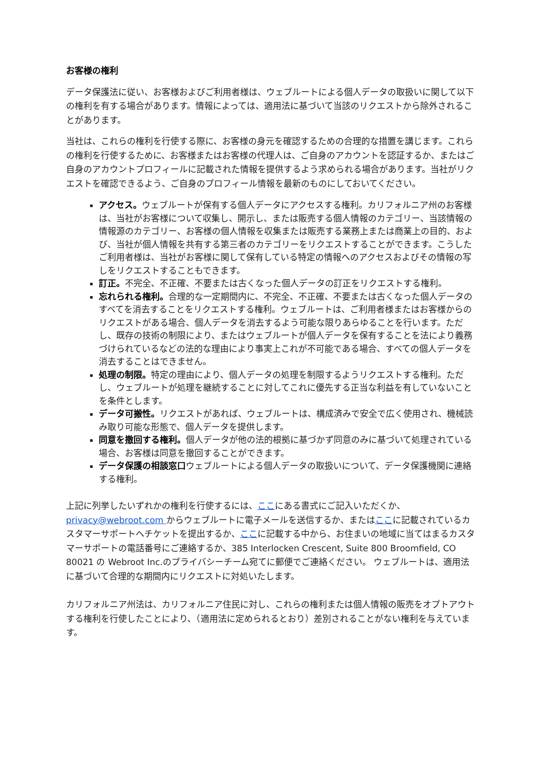お客様の権利
データ保護法に従い、お客様およびご利用者様は、ウェブルートによる個人データの取扱いに関して以下の権利を有する場合があります。情報によっては、適用法に基づいて当該のリクエストから除外されることがあります。
当社は、これらの権利を行使する際に、お客様の身元を確認するための合理的な措置を講じます。これらの権利を行使するために、お客様またはお客様の代理人は、ご自身のアカウントを認証するか、またはご自身のアカウントプロフィールに記載された情報を提供するよう求められる場合があります。当社がリクエストを確認できるよう、ご自身のプロフィール情報を最新のものにしておいてください。
アクセス。ウェブルートが保有する個人データにアクセスする権利。カリフォルニア州のお客様は、当社がお客様について収集し、開示し、または販売する個人情報のカテゴリー、当該情報の情報源のカテゴリー、お客様の個人情報を収集または販売する業務上または商業上の目的、および、当社が個人情報を共有する第三者のカテゴリーをリクエストすることができます。こうしたご利用者様は、当社がお客様に関して保有している特定の情報へのアクセスおよびその情報の写しをリクエストすることもできます。
訂正。不完全、不正確、不要または古くなった個人データの訂正をリクエストする権利。
忘れられる権利。合理的な一定期間内に、不完全、不正確、不要または古くなった個人データのすべてを消去することをリクエストする権利。ウェブルートは、ご利用者様またはお客様からのリクエストがある場合、個人データを消去するよう可能な限りあらゆることを行います。ただし、既存の技術の制限により、またはウェブルートが個人データを保有することを法により義務づけられているなどの法的な理由により事実上これが不可能である場合、すべての個人データを消去することはできません。
処理の制限。特定の理由により、個人データの処理を制限するようリクエストする権利。ただし、ウェブルートが処理を継続することに対してこれに優先する正当な利益を有していないことを条件とします。
データ可搬性。リクエストがあれば、ウェブルートは、構成済みで安全で広く使用され、機械読み取り可能な形態で、個人データを提供します。
同意を撤回する権利。個人データが他の法的根拠に基づかず同意のみに基づいて処理されている場合、お客様は同意を撤回することができます。
データ保護の相談窓口ウェブルートによる個人データの取扱いについて、データ保護機関に連絡する権利。
上記に列挙したいずれかの権利を行使するには、ここにある書式にご記入いただくか、privacy@webroot.com からウェブルートに電子メールを送信するか、またはここに記載されているカスタマーサポートへチケットを提出するか、ここに記載する中から、お住まいの地域に当てはまるカスタマーサポートの電話番号にご連絡するか、385 Interlocken Crescent, Suite 800 Broomfield, CO 80021 の Webroot Inc.のプライバシーチーム宛てに郵便でご連絡ください。 ウェブルートは、適用法に基づいて合理的な期間内にリクエストに対処いたします。
カリフォルニア州法は、カリフォルニア住民に対し、これらの権利または個人情報の販売をオプトアウトする権利を行使したことにより、（適用法に定められるとおり）差別されることがない権利を与えています。